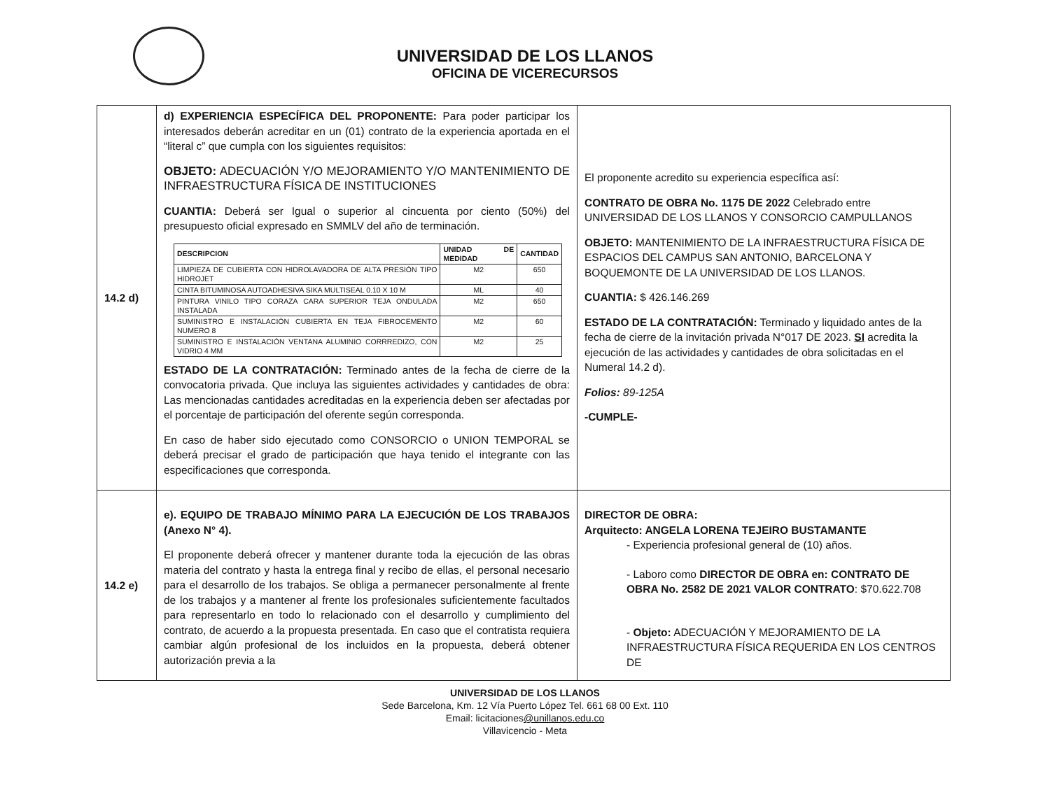UNIVERSIDAD DE LOS LLANOS
OFICINA DE VICERECURSOS
| 14.2 d) | d) EXPERIENCIA ESPECÍFICA DEL PROPONENTE: Para poder participar los interesados deberán acreditar en un (01) contrato de la experiencia aportada en el “literal c” que cumpla con los siguientes requisitos: OBJETO: ADECUACIÓN Y/O MEJORAMIENTO Y/O MANTENIMIENTO DE INFRAESTRUCTURA FÍSICA DE INSTITUCIONES CUANTIA: Deberá ser Igual o superior al cincuenta por ciento (50%) del presupuesto oficial expresado en SMMLV del año de terminación. / DESCRIPCION / UNIDAD DE MEDIDAD / CANTIDAD / / --- / --- / --- / / LIMPIEZA DE CUBIERTA CON HIDROLAVADORA DE ALTA PRESIÓN TIPO HIDROJET / M2 / 650 / / CINTA BITUMINOSA AUTOADHESIVA SIKA MULTISEAL 0.10 X 10 M / ML / 40 / / PINTURA VINILO TIPO CORAZA CARA SUPERIOR TEJA ONDULADA INSTALADA / M2 / 650 / / SUMINISTRO E INSTALACIÓN CUBIERTA EN TEJA FIBROCEMENTO NUMERO 8 / M2 / 60 / / SUMINISTRO E INSTALACIÓN VENTANA ALUMINIO CORRREDIZO, CON VIDRIO 4 MM / M2 / 25 / ESTADO DE LA CONTRATACIÓN: Terminado antes de la fecha de cierre de la convocatoria privada. Que incluya las siguientes actividades y cantidades de obra: Las mencionadas cantidades acreditadas en la experiencia deben ser afectadas por el porcentaje de participación del oferente según corresponda. En caso de haber sido ejecutado como CONSORCIO o UNION TEMPORAL se deberá precisar el grado de participación que haya tenido el integrante con las especificaciones que corresponda. | El proponente acredito su experiencia específica así: CONTRATO DE OBRA No. 1175 DE 2022 Celebrado entre UNIVERSIDAD DE LOS LLANOS Y CONSORCIO CAMPULLANOS OBJETO: MANTENIMIENTO DE LA INFRAESTRUCTURA FÍSICA DE ESPACIOS DEL CAMPUS SAN ANTONIO, BARCELONA Y BOQUEMONTE DE LA UNIVERSIDAD DE LOS LLANOS. CUANTIA: $ 426.146.269 ESTADO DE LA CONTRATACIÓN: Terminado y liquidado antes de la fecha de cierre de la invitación privada N°017 DE 2023. SI acredita la ejecución de las actividades y cantidades de obra solicitadas en el Numeral 14.2 d). Folios: 89-125A -CUMPLE- |
| 14.2 e) | e). EQUIPO DE TRABAJO MÍNIMO PARA LA EJECUCIÓN DE LOS TRABAJOS (Anexo N° 4). El proponente deberá ofrecer y mantener durante toda la ejecución de las obras materia del contrato y hasta la entrega final y recibo de ellas, el personal necesario para el desarrollo de los trabajos. Se obliga a permanecer personalmente al frente de los trabajos y a mantener al frente los profesionales suficientemente facultados para representarlo en todo lo relacionado con el desarrollo y cumplimiento del contrato, de acuerdo a la propuesta presentada. En caso que el contratista requiera cambiar algún profesional de los incluidos en la propuesta, deberá obtener autorización previa a la | DIRECTOR DE OBRA: Arquitecto: ANGELA LORENA TEJEIRO BUSTAMANTE - Experiencia profesional general de (10) años. - Laboro como DIRECTOR DE OBRA en: CONTRATO DE OBRA No. 2582 DE 2021 VALOR CONTRATO : $70.622.708 - Objeto: ADECUACIÓN Y MEJORAMIENTO DE LA INFRAESTRUCTURA FÍSICA REQUERIDA EN LOS CENTROS DE |
UNIVERSIDAD DE LOS LLANOS
Sede Barcelona, Km. 12 Vía Puerto López Tel. 661 68 00 Ext. 110
Email: licitaciones@unillanos.edu.co
Villavicencio - Meta